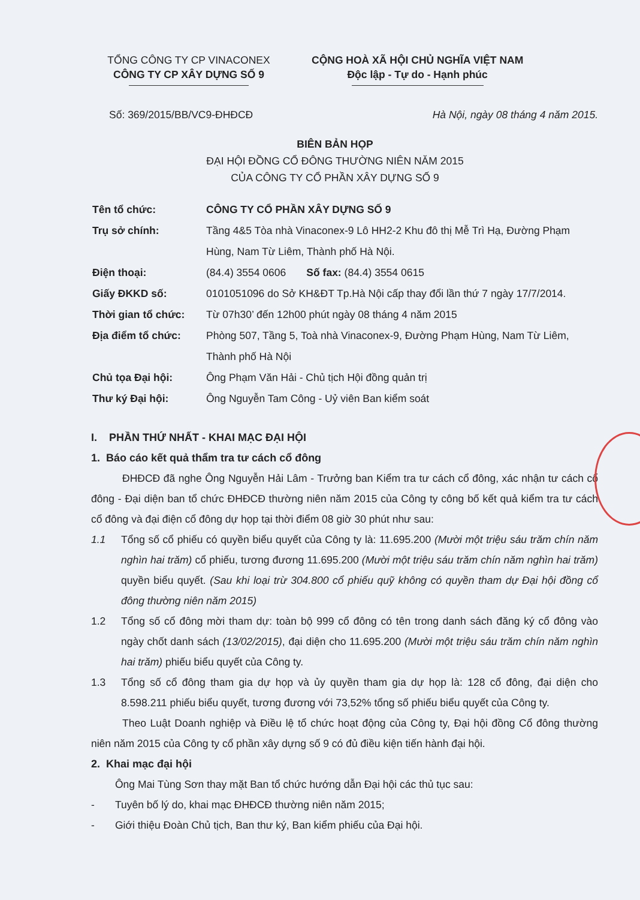TỔNG CÔNG TY CP VINACONEX
CÔNG TY CP XÂY DỰNG SỐ 9
CỘNG HOÀ XÃ HỘI CHỦ NGHĨA VIỆT NAM
Độc lập - Tự do - Hạnh phúc
Số: 369/2015/BB/VC9-ĐHĐCĐ Hà Nội, ngày 08 tháng 4 năm 2015.
BIÊN BẢN HỌP
ĐẠI HỘI ĐỒNG CỔ ĐÔNG THƯỜNG NIÊN NĂM 2015
CỦA CÔNG TY CỔ PHẦN XÂY DỰNG SỐ 9
Tên tổ chức: CÔNG TY CỔ PHẦN XÂY DỰNG SỐ 9
Trụ sở chính: Tầng 4&5 Tòa nhà Vinaconex-9 Lô HH2-2 Khu đô thị Mễ Trì Hạ, Đường Phạm Hùng, Nam Từ Liêm, Thành phố Hà Nội.
Điện thoại: (84.4) 3554 0606 Số fax: (84.4) 3554 0615
Giấy ĐKKD số: 0101051096 do Sở KH&ĐT Tp.Hà Nội cấp thay đổi lần thứ 7 ngày 17/7/2014.
Thời gian tổ chức: Từ 07h30’ đến 12h00 phút ngày 08 tháng 4 năm 2015
Địa điểm tổ chức: Phòng 507, Tầng 5, Toà nhà Vinaconex-9, Đường Phạm Hùng, Nam Từ Liêm, Thành phố Hà Nội
Chủ tọa Đại hội: Ông Phạm Văn Hải - Chủ tịch Hội đồng quản trị
Thư ký Đại hội: Ông Nguyễn Tam Công - Uỷ viên Ban kiểm soát
I. PHẦN THỨ NHẤT - KHAI MẠC ĐẠI HỘI
1. Báo cáo kết quả thẩm tra tư cách cổ đông
ĐHĐCĐ đã nghe Ông Nguyễn Hải Lâm - Trưởng ban Kiểm tra tư cách cổ đông, xác nhận tư cách cổ đông - Đại diện ban tổ chức ĐHĐCĐ thường niên năm 2015 của Công ty công bố kết quả kiểm tra tư cách cổ đông và đại điện cổ đông dự họp tại thời điểm 08 giờ 30 phút như sau:
1.1 Tổng số cổ phiếu có quyền biểu quyết của Công ty là: 11.695.200 (Mười một triệu sáu trăm chín năm nghìn hai trăm) cổ phiếu, tương đương 11.695.200 (Mười một triệu sáu trăm chín năm nghìn hai trăm) quyền biểu quyết. (Sau khi loại trừ 304.800 cổ phiếu quỹ không có quyền tham dự Đại hội đồng cổ đông thường niên năm 2015)
1.2 Tổng số cổ đông mời tham dự: toàn bộ 999 cổ đông có tên trong danh sách đăng ký cổ đông vào ngày chốt danh sách (13/02/2015), đại diện cho 11.695.200 (Mười một triệu sáu trăm chín năm nghìn hai trăm) phiếu biểu quyết của Công ty.
1.3 Tổng số cổ đông tham gia dự họp và ủy quyền tham gia dự họp là: 128 cổ đông, đại diện cho 8.598.211 phiếu biểu quyết, tương đương với 73,52% tổng số phiếu biểu quyết của Công ty.
Theo Luật Doanh nghiệp và Điều lệ tổ chức hoạt động của Công ty, Đại hội đồng Cổ đông thường niên năm 2015 của Công ty cổ phần xây dựng số 9 có đủ điều kiện tiến hành đại hội.
2. Khai mạc đại hội
Ông Mai Tùng Sơn thay mặt Ban tổ chức hướng dẫn Đại hội các thủ tục sau:
- Tuyên bố lý do, khai mạc ĐHĐCĐ thường niên năm 2015;
- Giới thiệu Đoàn Chủ tịch, Ban thư ký, Ban kiểm phiếu của Đại hội.